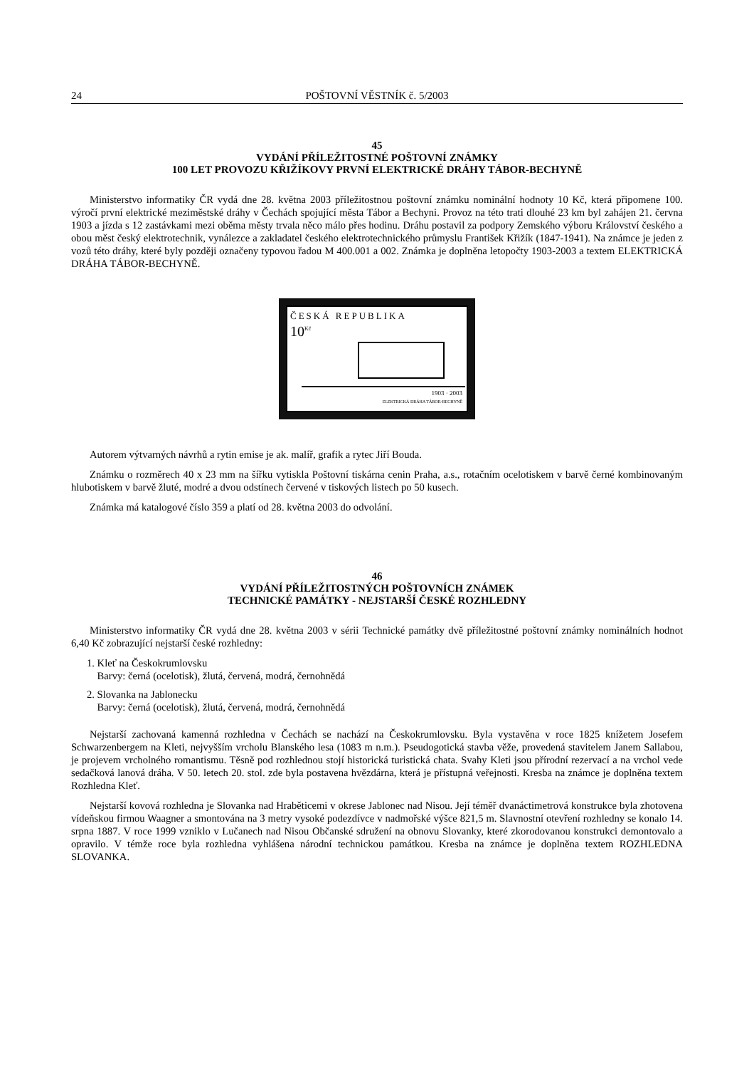24 POŠTOVNÍ VĚSTNÍK č. 5/2003
45
VYDÁNÍ PŘÍLEŽITOSTNÉ POŠTOVNÍ ZNÁMKY
100 LET PROVOZU KŘIŽÍKOVY PRVNÍ ELEKTRICKÉ DRÁHY TÁBOR-BECHYNĚ
Ministerstvo informatiky ČR vydá dne 28. května 2003 příležitostnou poštovní známku nominální hodnoty 10 Kč, která připomene 100. výročí první elektrické meziměstské dráhy v Čechách spojující města Tábor a Bechyni. Provoz na této trati dlouhé 23 km byl zahájen 21. června 1903 a jízda s 12 zastávkami mezi oběma městy trvala něco málo přes hodinu. Dráhu postavil za podpory Zemského výboru Království českého a obou měst český elektrotechnik, vynálezce a zakladatel českého elektrotechnického průmyslu František Křižík (1847-1941). Na známce je jeden z vozů této dráhy, které byly později označeny typovou řadou M 400.001 a 002. Známka je doplněna letopočty 1903-2003 a textem ELEKTRICKÁ DRÁHA TÁBOR-BECHYNĚ.
ČESKÁ REPUBLIKA
10<sup>Kč</sup>
1903 · 2003
ELEKTRICKÁ DRÁHA TÁBOR-BECHYNĚ
Autorem výtvarných návrhů a rytin emise je ak. malíř, grafik a rytec Jiří Bouda.
Známku o rozměrech 40 x 23 mm na šířku vytiskla Poštovní tiskárna cenin Praha, a.s., rotačním ocelotiskem v barvě černé kombinovaným hlubotiskem v barvě žluté, modré a dvou odstínech červené v tiskových listech po 50 kusech.
Známka má katalogové číslo 359 a platí od 28. května 2003 do odvolání.
46
VYDÁNÍ PŘÍLEŽITOSTNÝCH POŠTOVNÍCH ZNÁMEK
TECHNICKÉ PAMÁTKY - NEJSTARŠÍ ČESKÉ ROZHLEDNY
Ministerstvo informatiky ČR vydá dne 28. května 2003 v sérii Technické památky dvě příležitostné poštovní známky nominálních hodnot 6,40 Kč zobrazující nejstarší české rozhledny:
1. Kleť na Českokrumlovsku
Barvy: černá (ocelotisk), žlutá, červená, modrá, černohnědá
2. Slovanka na Jablonecku
Barvy: černá (ocelotisk), žlutá, červená, modrá, černohnědá
Nejstarší zachovaná kamenná rozhledna v Čechách se nachází na Českokrumlovsku. Byla vystavěna v roce 1825 knížetem Josefem Schwarzenbergem na Kleti, nejvyšším vrcholu Blanského lesa (1083 m n.m.). Pseudogotická stavba věže, provedená stavitelem Janem Sallabou, je projevem vrcholného romantismu. Těsně pod rozhlednou stojí historická turistická chata. Svahy Kleti jsou přírodní rezervací a na vrchol vede sedačková lanová dráha. V 50. letech 20. stol. zde byla postavena hvězdárna, která je přístupná veřejnosti. Kresba na známce je doplněna textem Rozhledna Kleť.
Nejstarší kovová rozhledna je Slovanka nad Hraběticemi v okrese Jablonec nad Nisou. Její téměř dvanáctimetrová konstrukce byla zhotovena vídeňskou firmou Waagner a smontována na 3 metry vysoké podezdívce v nadmořské výšce 821,5 m. Slavnostní otevření rozhledny se konalo 14. srpna 1887. V roce 1999 vzniklo v Lučanech nad Nisou Občanské sdružení na obnovu Slovanky, které zkorodovanou konstrukci demontovalo a opravilo. V témže roce byla rozhledna vyhlášena národní technickou památkou. Kresba na známce je doplněna textem ROZHLEDNA SLOVANKA.